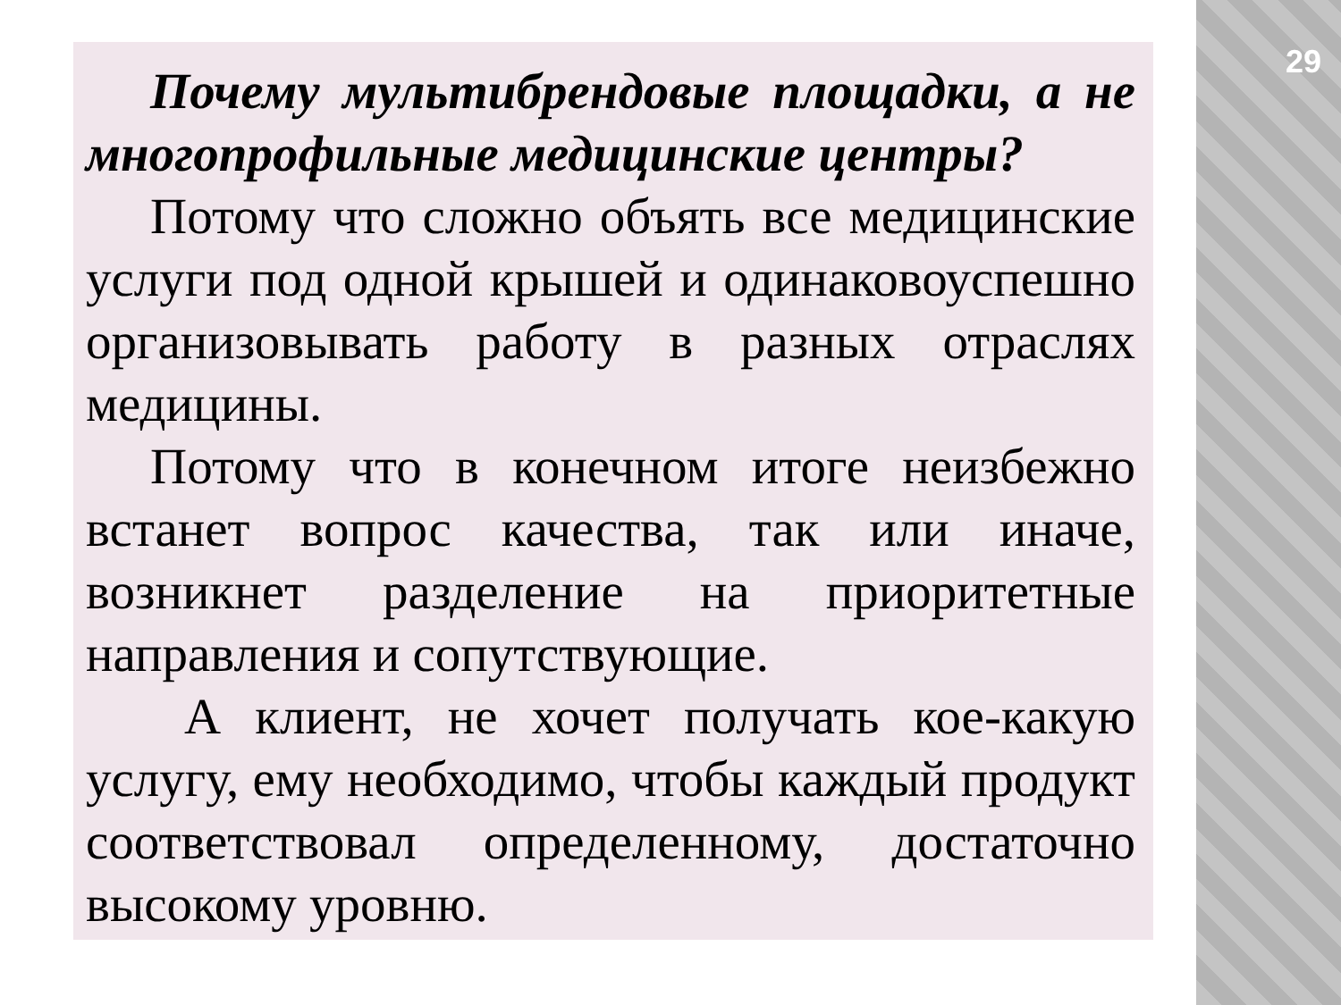29
Почему мультибрендовые площадки, а не многопрофильные медицинские центры?
Потому что сложно объять все медицинские услуги под одной крышей и одинаковоуспешно организовывать работу в разных отраслях медицины.
Потому что в конечном итоге неизбежно встанет вопрос качества, так или иначе, возникнет разделение на приоритетные направления и сопутствующие.
А клиент, не хочет получать кое-какую услугу, ему необходимо, чтобы каждый продукт соответствовал определенному, достаточно высокому уровню.